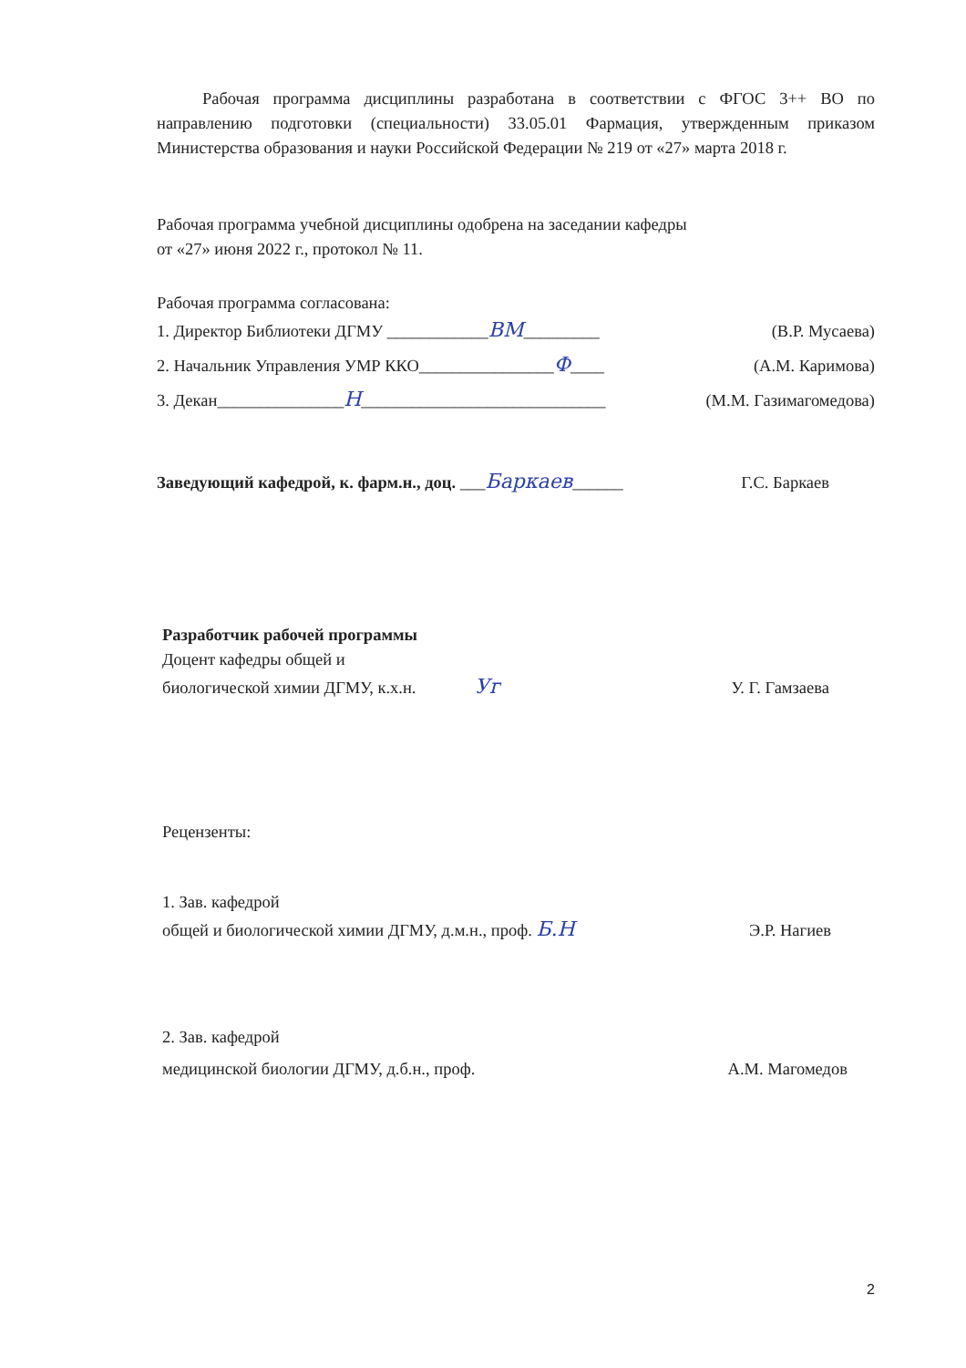Рабочая программа дисциплины разработана в соответствии с ФГОС 3++ ВО по направлению подготовки (специальности) 33.05.01 Фармация, утвержденным приказом Министерства образования и науки Российской Федерации № 219 от «27» марта 2018 г.
Рабочая программа учебной дисциплины одобрена на заседании кафедры
от «27» июня 2022 г., протокол № 11.
Рабочая программа согласована:
1. Директор Библиотеки ДГМУ ____________ВМ_________ (В.Р. Мусаева)
2. Начальник Управления УМР ККО________________Ф____ (А.М. Каримова)
3. Декан_______________Н_____________________________ (М.М. Газимагомедова)
Заведующий кафедрой, к. фарм.н., доц. ___Баркаев______ Г.С. Баркаев
Разработчик рабочей программы
Доцент кафедры общей и
биологической химии ДГМУ, к.х.н. Уг У. Г. Гамзаева
Рецензенты:
1. Зав. кафедрой
общей и биологической химии ДГМУ, д.м.н., проф. Б.Н Э.Р. Нагиев
2. Зав. кафедрой
медицинской биологии ДГМУ, д.б.н., проф. А.М. Магомедов
2